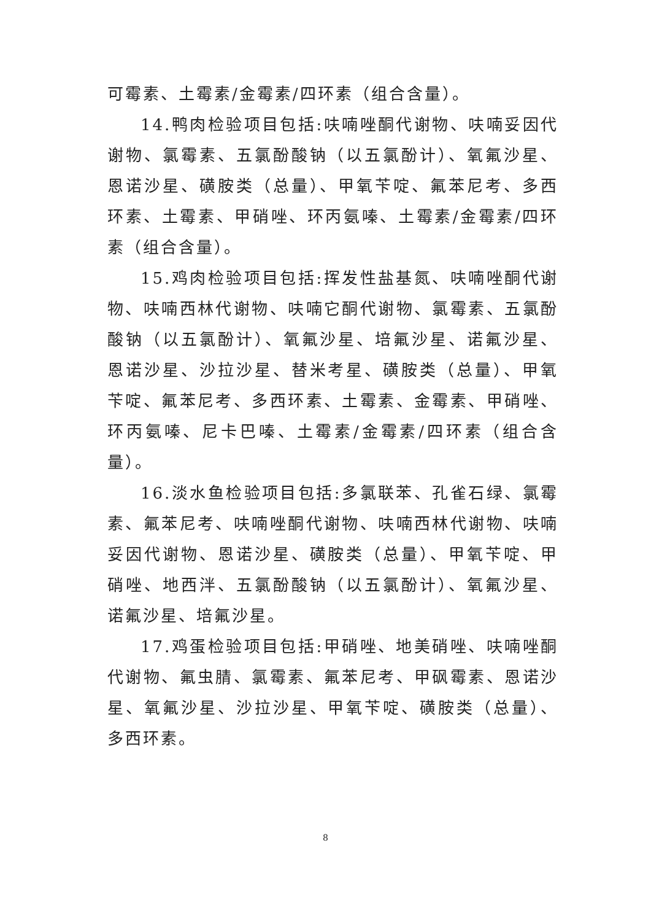可霉素、土霉素/金霉素/四环素（组合含量）。
14.鸭肉检验项目包括:呋喃唑酮代谢物、呋喃妥因代谢物、氯霉素、五氯酚酸钠（以五氯酚计）、氧氟沙星、恩诺沙星、磺胺类（总量）、甲氧苄啶、氟苯尼考、多西环素、土霉素、甲硝唑、环丙氨嗪、土霉素/金霉素/四环素（组合含量）。
15.鸡肉检验项目包括:挥发性盐基氮、呋喃唑酮代谢物、呋喃西林代谢物、呋喃它酮代谢物、氯霉素、五氯酚酸钠（以五氯酚计）、氧氟沙星、培氟沙星、诺氟沙星、恩诺沙星、沙拉沙星、替米考星、磺胺类（总量）、甲氧苄啶、氟苯尼考、多西环素、土霉素、金霉素、甲硝唑、环丙氨嗪、尼卡巴嗪、土霉素/金霉素/四环素（组合含量）。
16.淡水鱼检验项目包括:多氯联苯、孔雀石绿、氯霉素、氟苯尼考、呋喃唑酮代谢物、呋喃西林代谢物、呋喃妥因代谢物、恩诺沙星、磺胺类（总量）、甲氧苄啶、甲硝唑、地西泮、五氯酚酸钠（以五氯酚计）、氧氟沙星、诺氟沙星、培氟沙星。
17.鸡蛋检验项目包括:甲硝唑、地美硝唑、呋喃唑酮代谢物、氟虫腈、氯霉素、氟苯尼考、甲砜霉素、恩诺沙星、氧氟沙星、沙拉沙星、甲氧苄啶、磺胺类（总量）、多西环素。
8